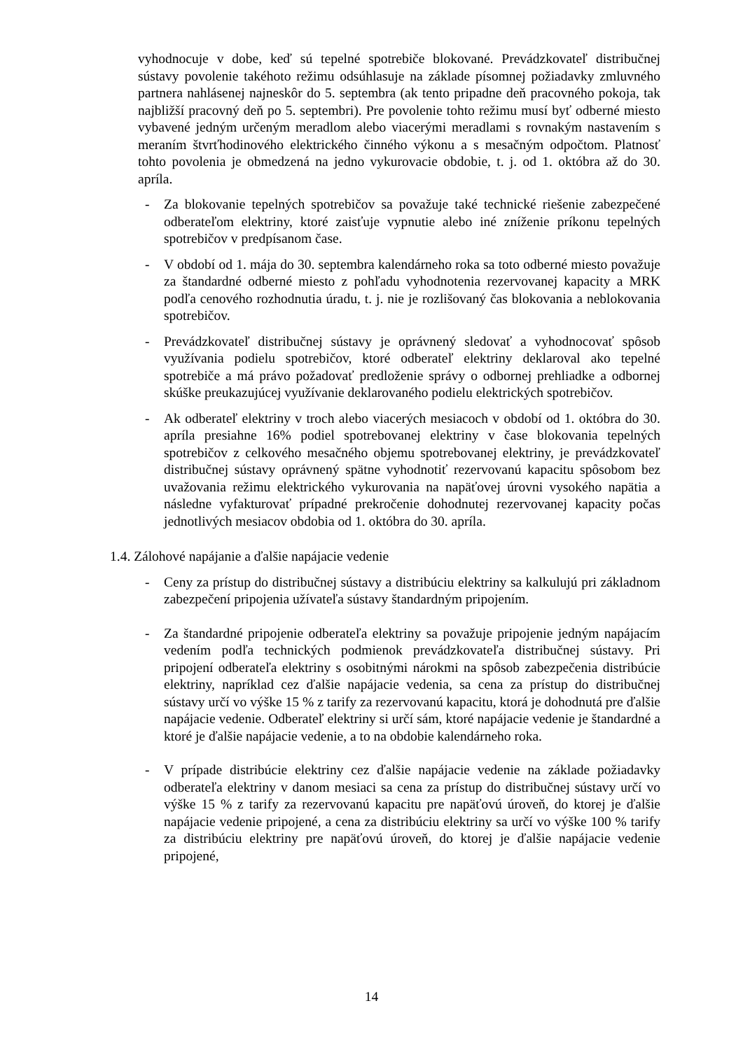vyhodnocuje v dobe, keď sú tepelné spotrebiče blokované. Prevádzkovateľ distribučnej sústavy povolenie takéhoto režimu odsúhlasuje na základe písomnej požiadavky zmluvného partnera nahlásenej najneskôr do 5. septembra (ak tento pripadne deň pracovného pokoja, tak najbližší pracovný deň po 5. septembri). Pre povolenie tohto režimu musí byť odberné miesto vybavené jedným určeným meradlom alebo viacerými meradlami s rovnakým nastavením s meraním štvrťhodinového elektrického činného výkonu a s mesačným odpočtom. Platnosť tohto povolenia je obmedzená na jedno vykurovacie obdobie, t. j. od 1. októbra až do 30. apríla.
- Za blokovanie tepelných spotrebičov sa považuje také technické riešenie zabezpečené odberateľom elektriny, ktoré zaisťuje vypnutie alebo iné zníženie príkonu tepelných spotrebičov v predpísanom čase.
- V období od 1. mája do 30. septembra kalendárneho roka sa toto odberné miesto považuje za štandardné odberné miesto z pohľadu vyhodnotenia rezervovanej kapacity a MRK podľa cenového rozhodnutia úradu, t. j. nie je rozlišovaný čas blokovania a neblokovania spotrebičov.
- Prevádzkovateľ distribučnej sústavy je oprávnený sledovať a vyhodnocovať spôsob využívania podielu spotrebičov, ktoré odberateľ elektriny deklaroval ako tepelné spotrebiče a má právo požadovať predloženie správy o odbornej prehliadke a odbornej skúške preukazujúcej využívanie deklarovaného podielu elektrických spotrebičov.
- Ak odberateľ elektriny v troch alebo viacerých mesiacoch v období od 1. októbra do 30. apríla presiahne 16% podiel spotrebovanej elektriny v čase blokovania tepelných spotrebičov z celkového mesačného objemu spotrebovanej elektriny, je prevádzkovateľ distribučnej sústavy oprávnený spätne vyhodnotiť rezervovanú kapacitu spôsobom bez uvažovania režimu elektrického vykurovania na napäťovej úrovni vysokého napätia a následne vyfakturovať prípadné prekročenie dohodnutej rezervovanej kapacity počas jednotlivých mesiacov obdobia od 1. októbra do 30. apríla.
1.4. Zálohové napájanie a ďalšie napájacie vedenie
- Ceny za prístup do distribučnej sústavy a distribúciu elektriny sa kalkulujú pri základnom zabezpečení pripojenia užívateľa sústavy štandardným pripojením.
- Za štandardné pripojenie odberateľa elektriny sa považuje pripojenie jedným napájacím vedením podľa technických podmienok prevádzkovateľa distribučnej sústavy. Pri pripojení odberateľa elektriny s osobitnými nárokmi na spôsob zabezpečenia distribúcie elektriny, napríklad cez ďalšie napájacie vedenia, sa cena za prístup do distribučnej sústavy určí vo výške 15 % z tarify za rezervovanú kapacitu, ktorá je dohodnutá pre ďalšie napájacie vedenie. Odberateľ elektriny si určí sám, ktoré napájacie vedenie je štandardné a ktoré je ďalšie napájacie vedenie, a to na obdobie kalendárneho roka.
- V prípade distribúcie elektriny cez ďalšie napájacie vedenie na základe požiadavky odberateľa elektriny v danom mesiaci sa cena za prístup do distribučnej sústavy určí vo výške 15 % z tarify za rezervovanú kapacitu pre napäťovú úroveň, do ktorej je ďalšie napájacie vedenie pripojené, a cena za distribúciu elektriny sa určí vo výške 100 % tarify za distribúciu elektriny pre napäťovú úroveň, do ktorej je ďalšie napájacie vedenie pripojené,
14